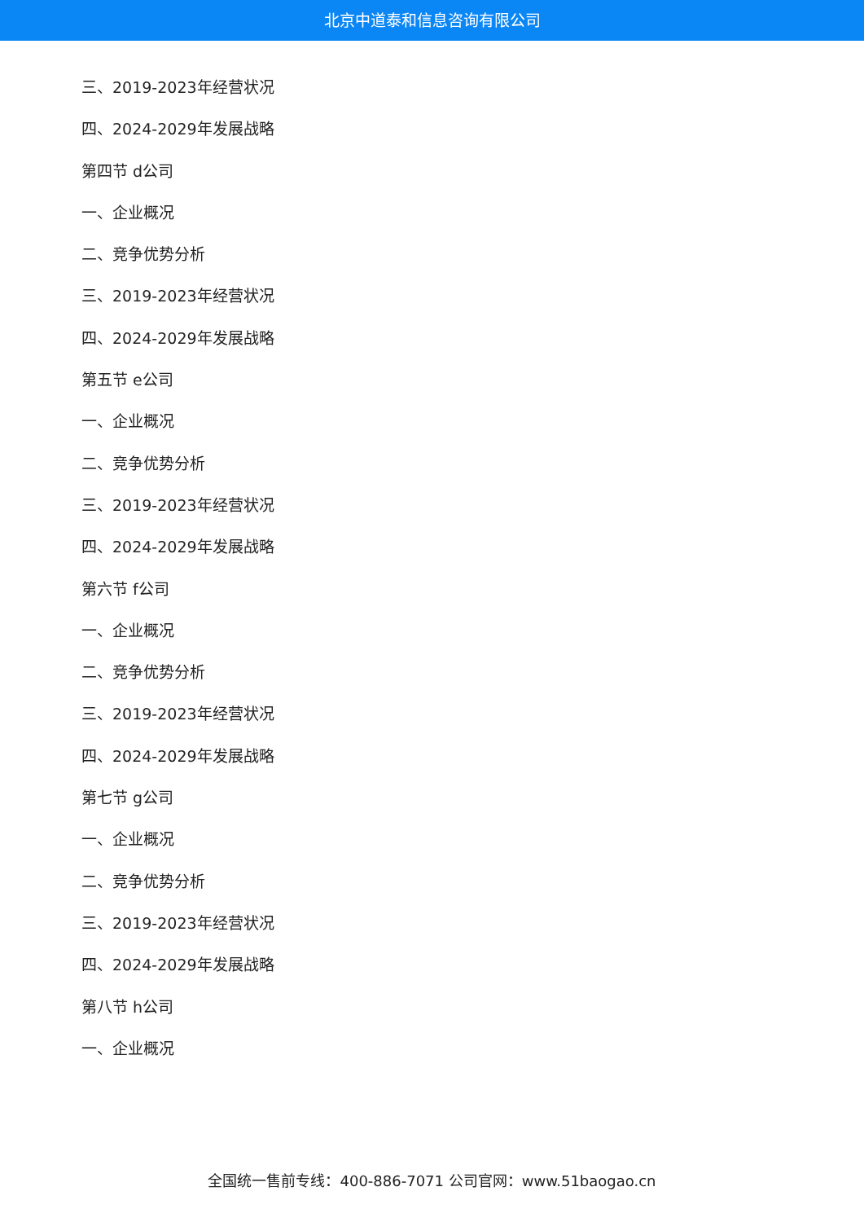北京中道泰和信息咨询有限公司
三、2019-2023年经营状况
四、2024-2029年发展战略
第四节 d公司
一、企业概况
二、竞争优势分析
三、2019-2023年经营状况
四、2024-2029年发展战略
第五节 e公司
一、企业概况
二、竞争优势分析
三、2019-2023年经营状况
四、2024-2029年发展战略
第六节 f公司
一、企业概况
二、竞争优势分析
三、2019-2023年经营状况
四、2024-2029年发展战略
第七节 g公司
一、企业概况
二、竞争优势分析
三、2019-2023年经营状况
四、2024-2029年发展战略
第八节 h公司
一、企业概况
全国统一售前专线：400-886-7071 公司官网：www.51baogao.cn